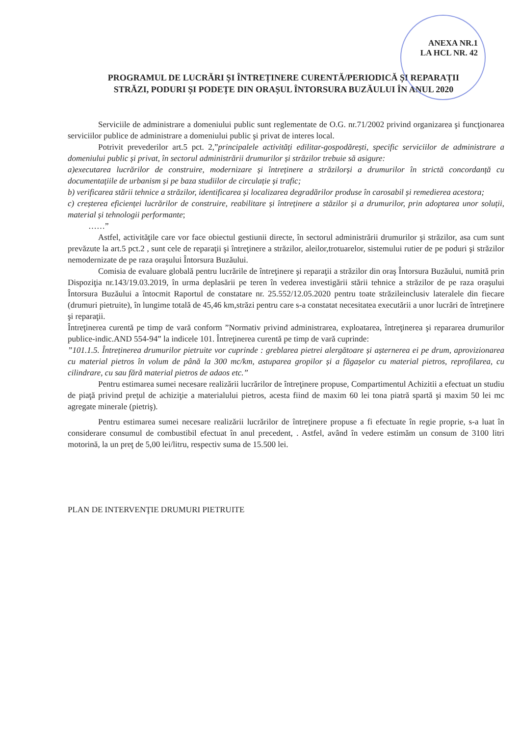ANEXA NR.1
LA HCL NR. 42
PROGRAMUL DE LUCRĂRI ȘI ÎNTREȚINERE CURENTĂ/PERIODICĂ ȘI REPARAȚII
STRĂZI, PODURI ȘI PODEȚE DIN ORAȘUL ÎNTORSURA BUZĂULUI ÎN ANUL 2020
Serviciile de administrare a domeniului public sunt reglementate de O.G. nr.71/2002 privind organizarea şi funcţionarea serviciilor publice de administrare a domeniului public şi privat de interes local.
Potrivit prevederilor art.5 pct. 2,”principalele activități edilitar-gospodărești, specific serviciilor de administrare a domeniului public și privat, în sectorul administrării drumurilor și străzilor trebuie să asigure:
a)executarea lucrărilor de construire, modernizare și întreținere a străzilorși a drumurilor în strictă concordanță cu documentațiile de urbanism și pe baza studiilor de circulație și trafic;
b) verificarea stării tehnice a străzilor, identificarea și localizarea degradărilor produse în carosabil și remedierea acestora;
c) creșterea eficienței lucrărilor de construire, reabilitare și întreținere a stăzilor și a drumurilor, prin adoptarea unor soluții, material și tehnologii performante;
……”
Astfel, activităţile care vor face obiectul gestiunii directe, în sectorul administrării drumurilor şi străzilor, asa cum sunt prevăzute la art.5 pct.2 , sunt cele de reparaţii şi întreţinere a străzilor, aleilor,trotuarelor, sistemului rutier de pe poduri şi străzilor nemodernizate de pe raza oraşului Întorsura Buzăului.
Comisia de evaluare globală pentru lucrările de întreţinere şi reparaţii a străzilor din oraş Întorsura Buzăului, numită prin Dispoziţia nr.143/19.03.2019, în urma deplasării pe teren în vederea investigării stării tehnice a străzilor de pe raza oraşului Întorsura Buzăului a întocmit Raportul de constatare nr. 25.552/12.05.2020 pentru toate străzileinclusiv lateralele din fiecare (drumuri pietruite), în lungime totală de 45,46 km,străzi pentru care s-a constatat necesitatea executării a unor lucrări de întreţinere şi reparaţii.
Întreţinerea curentă pe timp de vară conform ”Normativ privind administrarea, exploatarea, întreţinerea şi repararea drumurilor publice-indic.AND 554-94” la indicele 101. Întreţinerea curentă pe timp de vară cuprinde:
”101.1.5. Întreținerea drumurilor pietruite vor cuprinde : greblarea pietrei alergătoare și așternerea ei pe drum, aprovizionarea cu material pietros în volum de până la 300 mc/km, astuparea gropilor și a făgașelor cu material pietros, reprofilarea, cu cilindrare, cu sau fără material pietros de adaos etc.”
Pentru estimarea sumei necesare realizării lucrărilor de întreţinere propuse, Compartimentul Achizitii a efectuat un studiu de piaţă privind preţul de achiziţie a materialului pietros, acesta fiind de maxim 60 lei tona piatră spartă şi maxim 50 lei mc agregate minerale (pietriş).
Pentru estimarea sumei necesare realizării lucrărilor de întreţinere propuse a fi efectuate în regie proprie, s-a luat în considerare consumul de combustibil efectuat în anul precedent, . Astfel, având în vedere estimăm un consum de 3100 litri motorină, la un preţ de 5,00 lei/litru, respectiv suma de 15.500 lei.
PLAN DE INTERVENŢIE DRUMURI PIETRUITE